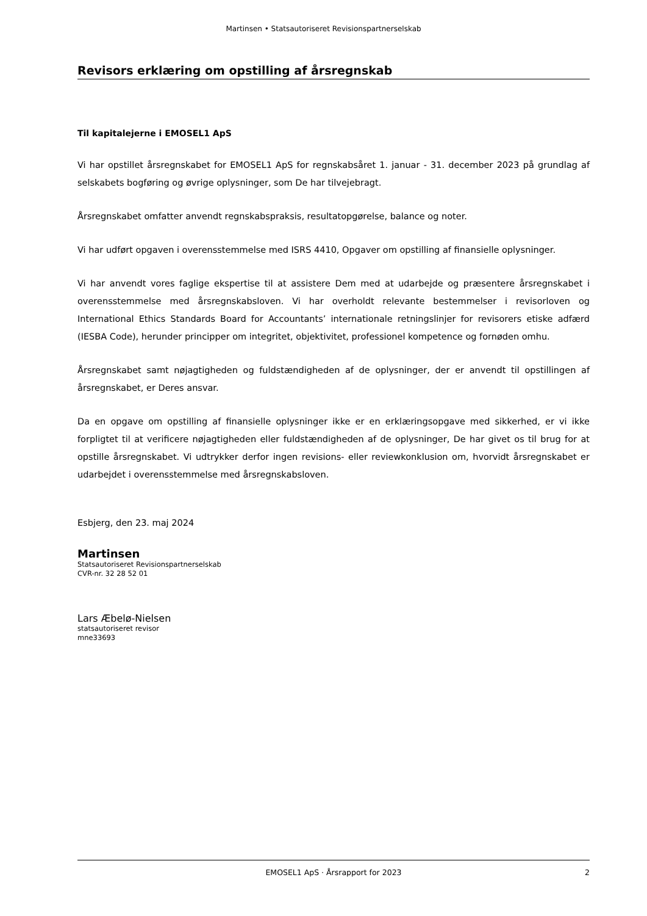Martinsen • Statsautoriseret Revisionspartnerselskab
Revisors erklæring om opstilling af årsregnskab
Til kapitalejerne i EMOSEL1 ApS
Vi har opstillet årsregnskabet for EMOSEL1 ApS for regnskabsåret 1. januar - 31. december 2023 på grundlag af selskabets bogføring og øvrige oplysninger, som De har tilvejebragt.
Årsregnskabet omfatter anvendt regnskabspraksis, resultatopgørelse, balance og noter.
Vi har udført opgaven i overensstemmelse med ISRS 4410, Opgaver om opstilling af finansielle oplysninger.
Vi har anvendt vores faglige ekspertise til at assistere Dem med at udarbejde og præsentere årsregnskabet i overensstemmelse med årsregnskabsloven. Vi har overholdt relevante bestemmelser i revisorloven og International Ethics Standards Board for Accountants’ internationale retningslinjer for revisorers etiske adfærd (IESBA Code), herunder principper om integritet, objektivitet, professionel kompetence og fornøden omhu.
Årsregnskabet samt nøjagtigheden og fuldstændigheden af de oplysninger, der er anvendt til opstillingen af årsregnskabet, er Deres ansvar.
Da en opgave om opstilling af finansielle oplysninger ikke er en erklæringsopgave med sikkerhed, er vi ikke forpligtet til at verificere nøjagtigheden eller fuldstændigheden af de oplysninger, De har givet os til brug for at opstille årsregnskabet. Vi udtrykker derfor ingen revisions- eller reviewkonklusion om, hvorvidt årsregnskabet er udarbejdet i overensstemmelse med årsregnskabsloven.
Esbjerg, den 23. maj 2024
Martinsen
Statsautoriseret Revisionspartnerselskab
CVR-nr. 32 28 52 01
Lars Æbelø-Nielsen
statsautoriseret revisor
mne33693
EMOSEL1 ApS · Årsrapport for 2023 2